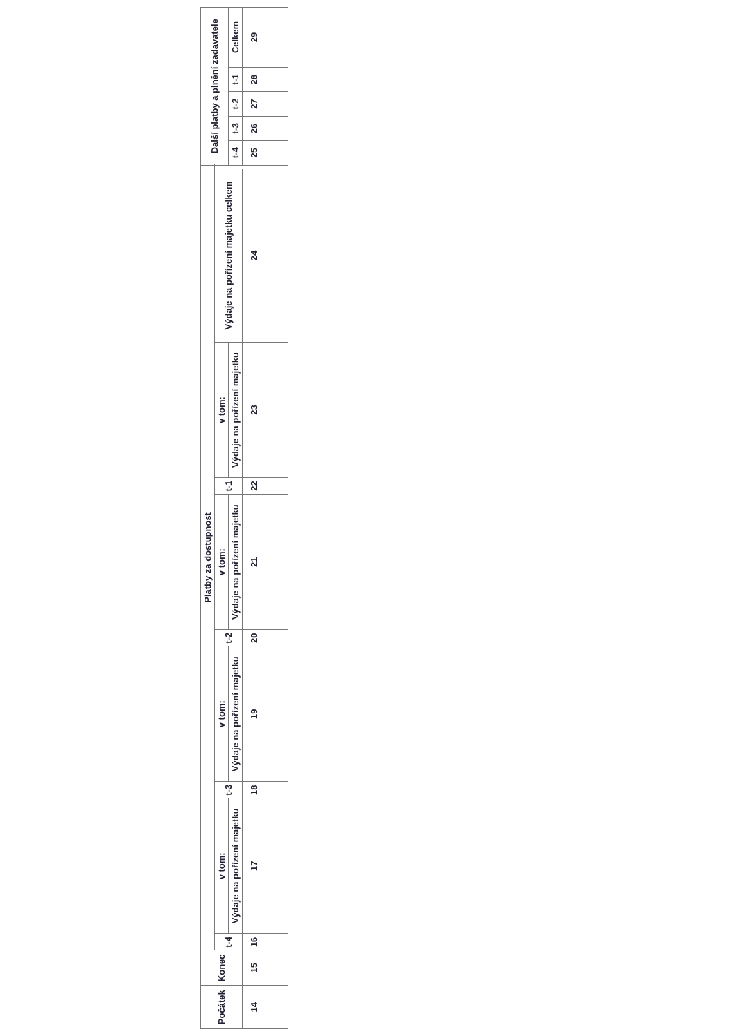| Počátek | Konec | Platby za dostupnost | | | | | | | | | | Další platby a plnění zadavatele | | | | |
| --- | --- | --- | --- | --- | --- | --- | --- | --- | --- | --- | --- | --- | --- | --- | --- | --- |
| | | t-4 | v tom: | t-3 | v tom: | t-2 | v tom: | t-1 | v tom: | Výdaje na pořízení majetku celkem | | | | | | |
| | | | Výdaje na pořízení majetku | | Výdaje na pořízení majetku | | Výdaje na pořízení majetku | | Výdaje na pořízení majetku | | | t-4 | t-3 | t-2 | t-1 | Celkem |
| 14 | 15 | 16 | 17 | 18 | 19 | 20 | 21 | 22 | 23 | 24 | | 25 | 26 | 27 | 28 | 29 |